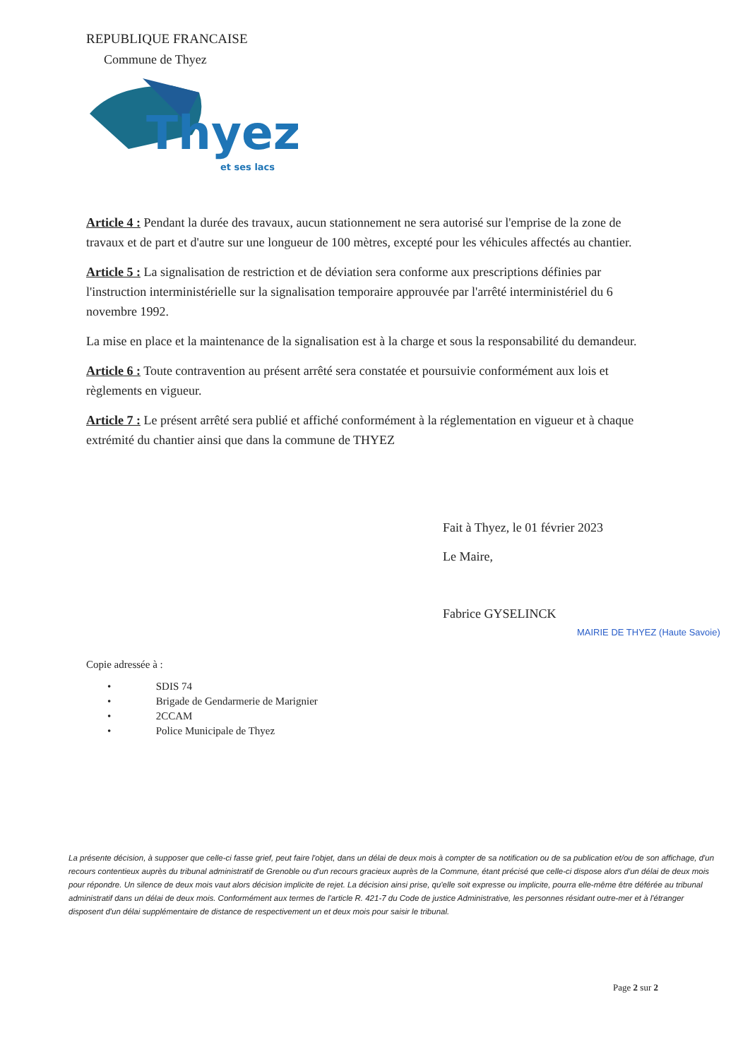REPUBLIQUE FRANCAISE
Commune de Thyez
Thyez
et ses lacs
Article 4 : Pendant la durée des travaux, aucun stationnement ne sera autorisé sur l'emprise de la zone de travaux et de part et d'autre sur une longueur de 100 mètres, excepté pour les véhicules affectés au chantier.
Article 5 : La signalisation de restriction et de déviation sera conforme aux prescriptions définies par l'instruction interministérielle sur la signalisation temporaire approuvée par l'arrêté interministériel du 6 novembre 1992.
La mise en place et la maintenance de la signalisation est à la charge et sous la responsabilité du demandeur.
Article 6 : Toute contravention au présent arrêté sera constatée et poursuivie conformément aux lois et règlements en vigueur.
Article 7 : Le présent arrêté sera publié et affiché conformément à la réglementation en vigueur et à chaque extrémité du chantier ainsi que dans la commune de THYEZ
Fait à Thyez, le 01 février 2023
Le Maire,
Fabrice GYSELINCK
MAIRIE DE THYEZ (Haute Savoie)
Copie adressée à :
• SDIS 74
• Brigade de Gendarmerie de Marignier
• 2CCAM
• Police Municipale de Thyez
La présente décision, à supposer que celle-ci fasse grief, peut faire l'objet, dans un délai de deux mois à compter de sa notification ou de sa publication et/ou de son affichage, d'un recours contentieux auprès du tribunal administratif de Grenoble ou d'un recours gracieux auprès de la Commune, étant précisé que celle-ci dispose alors d'un délai de deux mois pour répondre. Un silence de deux mois vaut alors décision implicite de rejet. La décision ainsi prise, qu'elle soit expresse ou implicite, pourra elle-même être déférée au tribunal administratif dans un délai de deux mois. Conformément aux termes de l'article R. 421-7 du Code de justice Administrative, les personnes résidant outre-mer et à l'étranger disposent d'un délai supplémentaire de distance de respectivement un et deux mois pour saisir le tribunal.
Page 2 sur 2